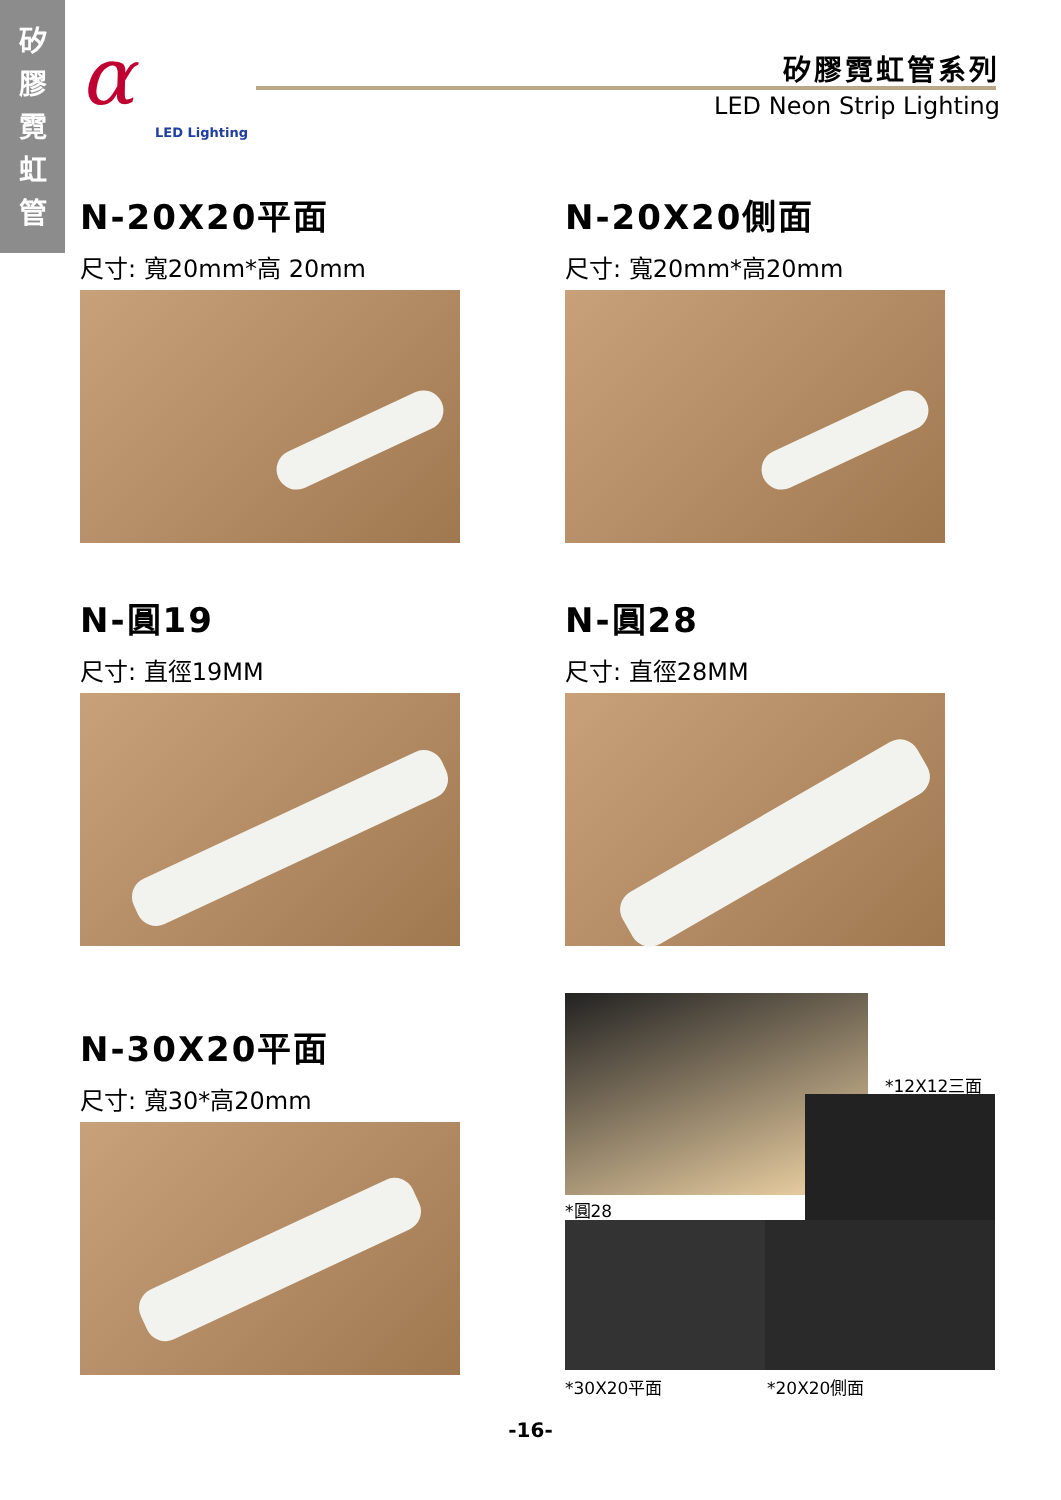矽
膠
霓
虹
管
α
LED Lighting
矽膠霓虹管系列
LED Neon Strip Lighting
N-20X20平面
尺寸: 寬20mm*高 20mm
N-20X20側面
尺寸: 寬20mm*高20mm
N-圓19
尺寸: 直徑19MM
N-圓28
尺寸: 直徑28MM
N-30X20平面
尺寸: 寬30*高20mm
*12X12三面
*圓28
*30X20平面 *20X20側面
-16-